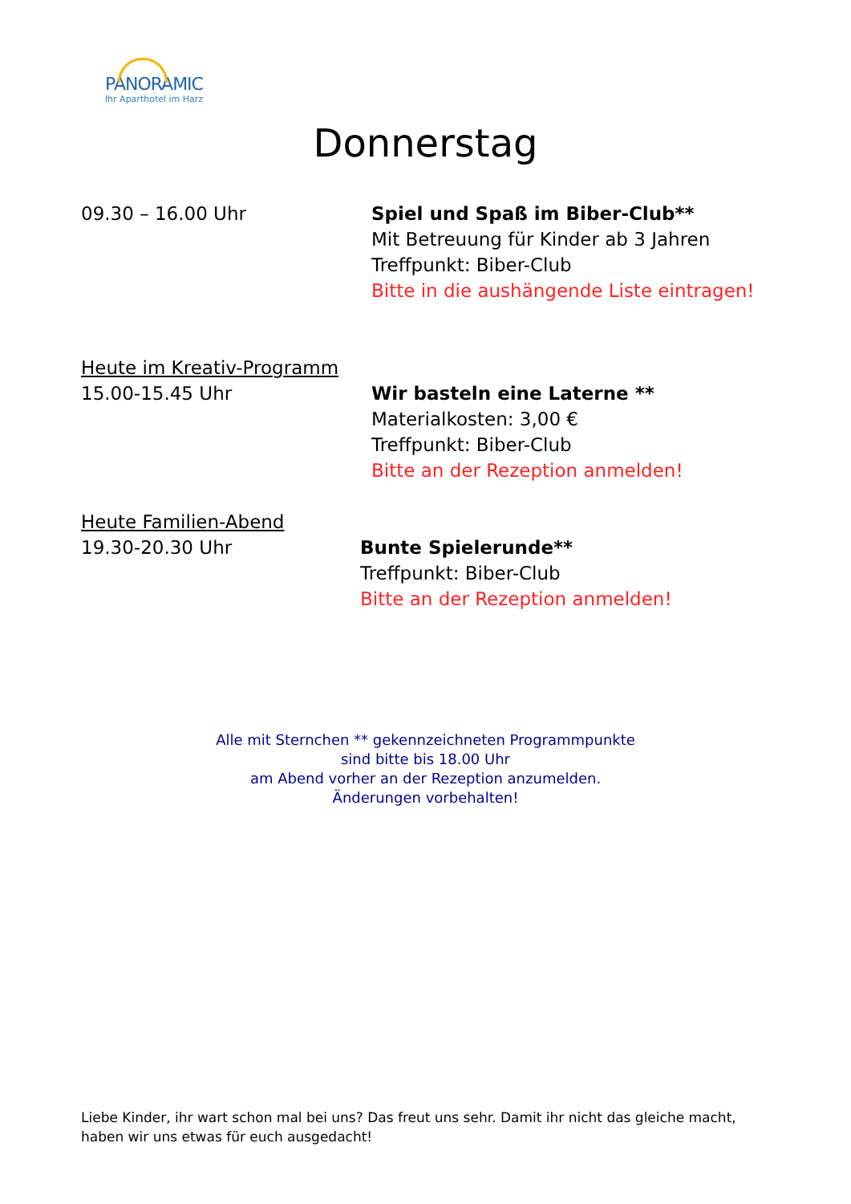PANORAMIC
Ihr Aparthotel im Harz
Donnerstag
09.30 – 16.00 Uhr Spiel und Spaß im Biber-Club**
Mit Betreuung für Kinder ab 3 Jahren
Treffpunkt: Biber-Club
Bitte in die aushängende Liste eintragen!
Heute im Kreativ-Programm
15.00-15.45 Uhr
Wir basteln eine Laterne **
Materialkosten: 3,00 €
Treffpunkt: Biber-Club
Bitte an der Rezeption anmelden!
Heute Familien-Abend
19.30-20.30 Uhr
Bunte Spielerunde**
Treffpunkt: Biber-Club
Bitte an der Rezeption anmelden!
Alle mit Sternchen ** gekennzeichneten Programmpunkte
sind bitte bis 18.00 Uhr
am Abend vorher an der Rezeption anzumelden.
Änderungen vorbehalten!
Liebe Kinder, ihr wart schon mal bei uns? Das freut uns sehr. Damit ihr nicht das gleiche macht, haben wir uns etwas für euch ausgedacht!